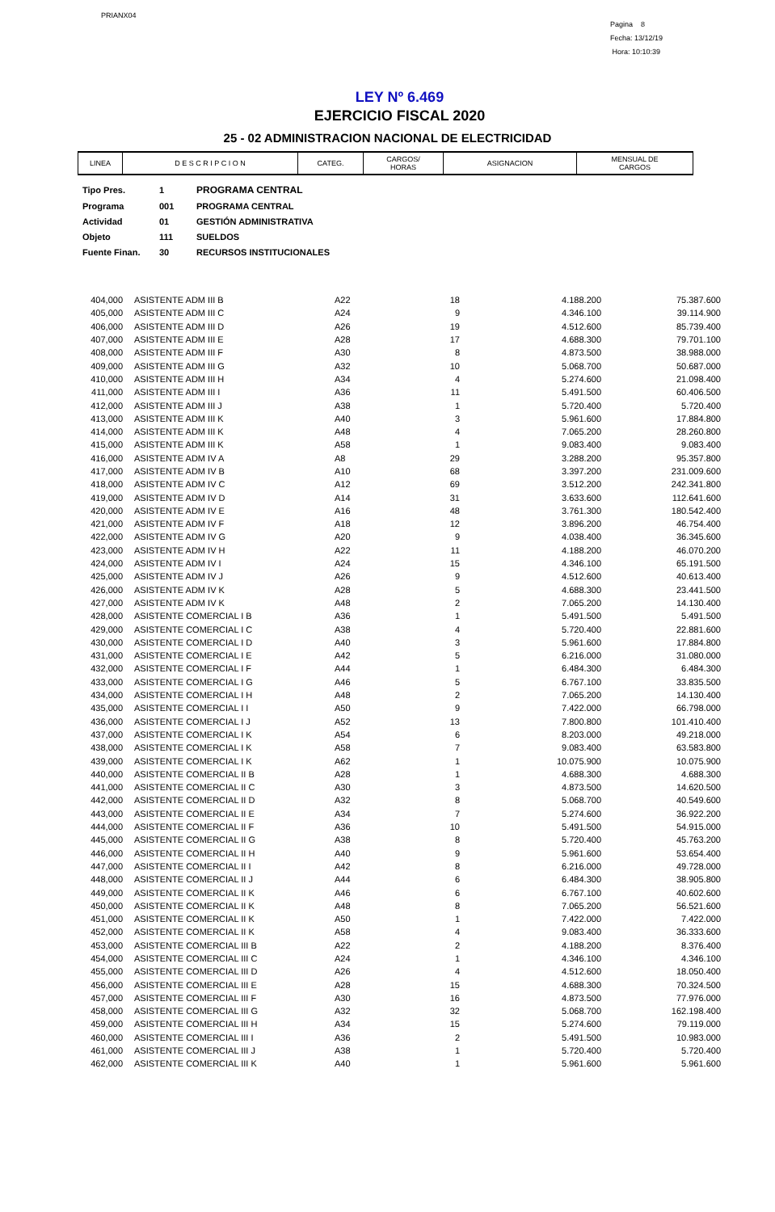PRIANX04
Pagina 8
Fecha: 13/12/19
Hora: 10:10:39
LEY Nº 6.469
EJERCICIO FISCAL 2020
25 - 02 ADMINISTRACION NACIONAL DE ELECTRICIDAD
| LINEA | D E S C R I P C I O N | CATEG. | CARGOS/ HORAS | ASIGNACION | MENSUAL DE CARGOS |
| Tipo Pres. | 1 | PROGRAMA CENTRAL |
| Programa | 001 | PROGRAMA CENTRAL |
| Actividad | 01 | GESTIÓN ADMINISTRATIVA |
| Objeto | 111 | SUELDOS |
| Fuente Finan. | 30 | RECURSOS INSTITUCIONALES |
| 404,000 | ASISTENTE ADM III B | A22 | 18 | 4.188.200 | 75.387.600 |
| 405,000 | ASISTENTE ADM III C | A24 | 9 | 4.346.100 | 39.114.900 |
| 406,000 | ASISTENTE ADM III D | A26 | 19 | 4.512.600 | 85.739.400 |
| 407,000 | ASISTENTE ADM III E | A28 | 17 | 4.688.300 | 79.701.100 |
| 408,000 | ASISTENTE ADM III F | A30 | 8 | 4.873.500 | 38.988.000 |
| 409,000 | ASISTENTE ADM III G | A32 | 10 | 5.068.700 | 50.687.000 |
| 410,000 | ASISTENTE ADM III H | A34 | 4 | 5.274.600 | 21.098.400 |
| 411,000 | ASISTENTE ADM III I | A36 | 11 | 5.491.500 | 60.406.500 |
| 412,000 | ASISTENTE ADM III J | A38 | 1 | 5.720.400 | 5.720.400 |
| 413,000 | ASISTENTE ADM III K | A40 | 3 | 5.961.600 | 17.884.800 |
| 414,000 | ASISTENTE ADM III K | A48 | 4 | 7.065.200 | 28.260.800 |
| 415,000 | ASISTENTE ADM III K | A58 | 1 | 9.083.400 | 9.083.400 |
| 416,000 | ASISTENTE ADM IV A | A8 | 29 | 3.288.200 | 95.357.800 |
| 417,000 | ASISTENTE ADM IV B | A10 | 68 | 3.397.200 | 231.009.600 |
| 418,000 | ASISTENTE ADM IV C | A12 | 69 | 3.512.200 | 242.341.800 |
| 419,000 | ASISTENTE ADM IV D | A14 | 31 | 3.633.600 | 112.641.600 |
| 420,000 | ASISTENTE ADM IV E | A16 | 48 | 3.761.300 | 180.542.400 |
| 421,000 | ASISTENTE ADM IV F | A18 | 12 | 3.896.200 | 46.754.400 |
| 422,000 | ASISTENTE ADM IV G | A20 | 9 | 4.038.400 | 36.345.600 |
| 423,000 | ASISTENTE ADM IV H | A22 | 11 | 4.188.200 | 46.070.200 |
| 424,000 | ASISTENTE ADM IV I | A24 | 15 | 4.346.100 | 65.191.500 |
| 425,000 | ASISTENTE ADM IV J | A26 | 9 | 4.512.600 | 40.613.400 |
| 426,000 | ASISTENTE ADM IV K | A28 | 5 | 4.688.300 | 23.441.500 |
| 427,000 | ASISTENTE ADM IV K | A48 | 2 | 7.065.200 | 14.130.400 |
| 428,000 | ASISTENTE COMERCIAL I B | A36 | 1 | 5.491.500 | 5.491.500 |
| 429,000 | ASISTENTE COMERCIAL I C | A38 | 4 | 5.720.400 | 22.881.600 |
| 430,000 | ASISTENTE COMERCIAL I D | A40 | 3 | 5.961.600 | 17.884.800 |
| 431,000 | ASISTENTE COMERCIAL I E | A42 | 5 | 6.216.000 | 31.080.000 |
| 432,000 | ASISTENTE COMERCIAL I F | A44 | 1 | 6.484.300 | 6.484.300 |
| 433,000 | ASISTENTE COMERCIAL I G | A46 | 5 | 6.767.100 | 33.835.500 |
| 434,000 | ASISTENTE COMERCIAL I H | A48 | 2 | 7.065.200 | 14.130.400 |
| 435,000 | ASISTENTE COMERCIAL I I | A50 | 9 | 7.422.000 | 66.798.000 |
| 436,000 | ASISTENTE COMERCIAL I J | A52 | 13 | 7.800.800 | 101.410.400 |
| 437,000 | ASISTENTE COMERCIAL I K | A54 | 6 | 8.203.000 | 49.218.000 |
| 438,000 | ASISTENTE COMERCIAL I K | A58 | 7 | 9.083.400 | 63.583.800 |
| 439,000 | ASISTENTE COMERCIAL I K | A62 | 1 | 10.075.900 | 10.075.900 |
| 440,000 | ASISTENTE COMERCIAL II B | A28 | 1 | 4.688.300 | 4.688.300 |
| 441,000 | ASISTENTE COMERCIAL II C | A30 | 3 | 4.873.500 | 14.620.500 |
| 442,000 | ASISTENTE COMERCIAL II D | A32 | 8 | 5.068.700 | 40.549.600 |
| 443,000 | ASISTENTE COMERCIAL II E | A34 | 7 | 5.274.600 | 36.922.200 |
| 444,000 | ASISTENTE COMERCIAL II F | A36 | 10 | 5.491.500 | 54.915.000 |
| 445,000 | ASISTENTE COMERCIAL II G | A38 | 8 | 5.720.400 | 45.763.200 |
| 446,000 | ASISTENTE COMERCIAL II H | A40 | 9 | 5.961.600 | 53.654.400 |
| 447,000 | ASISTENTE COMERCIAL II I | A42 | 8 | 6.216.000 | 49.728.000 |
| 448,000 | ASISTENTE COMERCIAL II J | A44 | 6 | 6.484.300 | 38.905.800 |
| 449,000 | ASISTENTE COMERCIAL II K | A46 | 6 | 6.767.100 | 40.602.600 |
| 450,000 | ASISTENTE COMERCIAL II K | A48 | 8 | 7.065.200 | 56.521.600 |
| 451,000 | ASISTENTE COMERCIAL II K | A50 | 1 | 7.422.000 | 7.422.000 |
| 452,000 | ASISTENTE COMERCIAL II K | A58 | 4 | 9.083.400 | 36.333.600 |
| 453,000 | ASISTENTE COMERCIAL III B | A22 | 2 | 4.188.200 | 8.376.400 |
| 454,000 | ASISTENTE COMERCIAL III C | A24 | 1 | 4.346.100 | 4.346.100 |
| 455,000 | ASISTENTE COMERCIAL III D | A26 | 4 | 4.512.600 | 18.050.400 |
| 456,000 | ASISTENTE COMERCIAL III E | A28 | 15 | 4.688.300 | 70.324.500 |
| 457,000 | ASISTENTE COMERCIAL III F | A30 | 16 | 4.873.500 | 77.976.000 |
| 458,000 | ASISTENTE COMERCIAL III G | A32 | 32 | 5.068.700 | 162.198.400 |
| 459,000 | ASISTENTE COMERCIAL III H | A34 | 15 | 5.274.600 | 79.119.000 |
| 460,000 | ASISTENTE COMERCIAL III I | A36 | 2 | 5.491.500 | 10.983.000 |
| 461,000 | ASISTENTE COMERCIAL III J | A38 | 1 | 5.720.400 | 5.720.400 |
| 462,000 | ASISTENTE COMERCIAL III K | A40 | 1 | 5.961.600 | 5.961.600 |